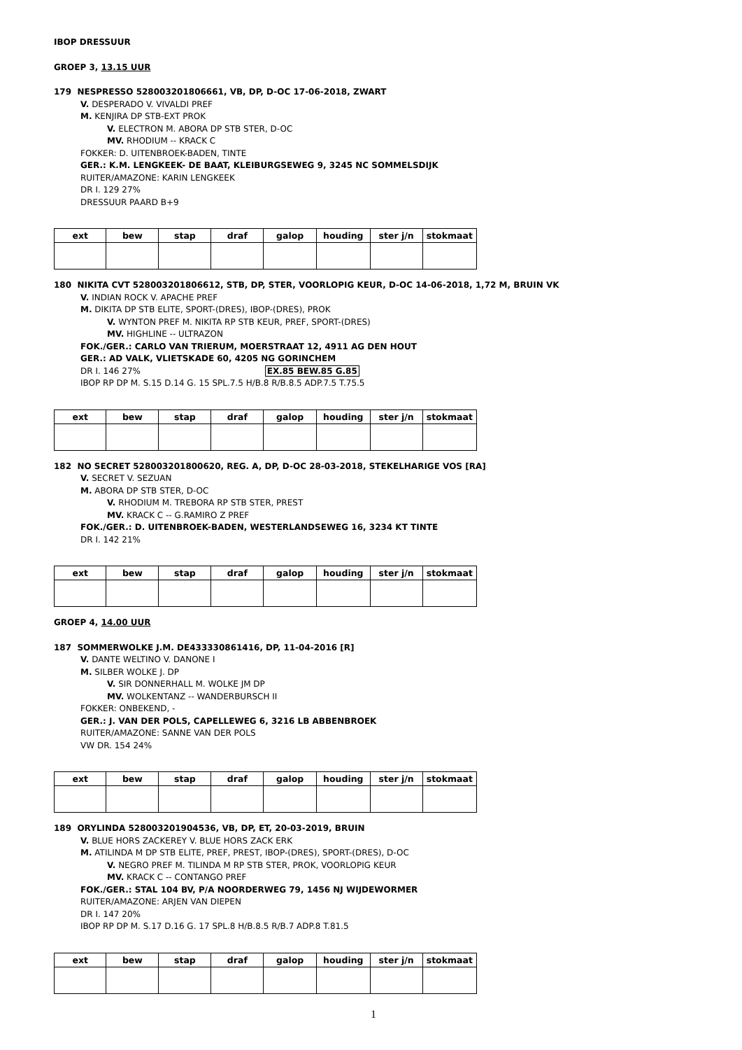IBOP DRESSUUR
GROEP 3, 13.15 UUR
179 NESPRESSO 528003201806661, VB, DP, D-OC 17-06-2018, ZWART
V. DESPERADO V. VIVALDI PREF
M. KENJIRA DP STB-EXT PROK
V. ELECTRON M. ABORA DP STB STER, D-OC
MV. RHODIUM -- KRACK C
FOKKER: D. UITENBROEK-BADEN, TINTE
GER.: K.M. LENGKEEK- DE BAAT, KLEIBURGSEWEG 9, 3245 NC SOMMELSDIJK
RUITER/AMAZONE: KARIN LENGKEEK
DR I. 129 27%
DRESSUUR PAARD B+9
| ext | bew | stap | draf | galop | houding | ster j/n | stokmaat |
| --- | --- | --- | --- | --- | --- | --- | --- |
180 NIKITA CVT 528003201806612, STB, DP, STER, VOORLOPIG KEUR, D-OC 14-06-2018, 1,72 M, BRUIN VK
V. INDIAN ROCK V. APACHE PREF
M. DIKITA DP STB ELITE, SPORT-(DRES), IBOP-(DRES), PROK
V. WYNTON PREF M. NIKITA RP STB KEUR, PREF, SPORT-(DRES)
MV. HIGHLINE -- ULTRAZON
FOK./GER.: CARLO VAN TRIERUM, MOERSTRAAT 12, 4911 AG DEN HOUT
GER.: AD VALK, VLIETSKADE 60, 4205 NG GORINCHEM
DR I. 146 27% EX.85 BEW.85 G.85
IBOP RP DP M. S.15 D.14 G. 15 SPL.7.5 H/B.8 R/B.8.5 ADP.7.5 T.75.5
| ext | bew | stap | draf | galop | houding | ster j/n | stokmaat |
| --- | --- | --- | --- | --- | --- | --- | --- |
182 NO SECRET 528003201800620, REG. A, DP, D-OC 28-03-2018, STEKELHARIGE VOS [RA]
V. SECRET V. SEZUAN
M. ABORA DP STB STER, D-OC
V. RHODIUM M. TREBORA RP STB STER, PREST
MV. KRACK C -- G.RAMIRO Z PREF
FOK./GER.: D. UITENBROEK-BADEN, WESTERLANDSEWEG 16, 3234 KT TINTE
DR I. 142 21%
| ext | bew | stap | draf | galop | houding | ster j/n | stokmaat |
| --- | --- | --- | --- | --- | --- | --- | --- |
GROEP 4, 14.00 UUR
187 SOMMERWOLKE J.M. DE433330861416, DP, 11-04-2016 [R]
V. DANTE WELTINO V. DANONE I
M. SILBER WOLKE J. DP
V. SIR DONNERHALL M. WOLKE JM DP
MV. WOLKENTANZ -- WANDERBURSCH II
FOKKER: ONBEKEND, -
GER.: J. VAN DER POLS, CAPELLEWEG 6, 3216 LB ABBENBROEK
RUITER/AMAZONE: SANNE VAN DER POLS
VW DR. 154 24%
| ext | bew | stap | draf | galop | houding | ster j/n | stokmaat |
| --- | --- | --- | --- | --- | --- | --- | --- |
189 ORYLINDA 528003201904536, VB, DP, ET, 20-03-2019, BRUIN
V. BLUE HORS ZACKEREY V. BLUE HORS ZACK ERK
M. ATILINDA M DP STB ELITE, PREF, PREST, IBOP-(DRES), SPORT-(DRES), D-OC
V. NEGRO PREF M. TILINDA M RP STB STER, PROK, VOORLOPIG KEUR
MV. KRACK C -- CONTANGO PREF
FOK./GER.: STAL 104 BV, P/A NOORDERWEG 79, 1456 NJ WIJDEWORMER
RUITER/AMAZONE: ARJEN VAN DIEPEN
DR I. 147 20%
IBOP RP DP M. S.17 D.16 G. 17 SPL.8 H/B.8.5 R/B.7 ADP.8 T.81.5
| ext | bew | stap | draf | galop | houding | ster j/n | stokmaat |
| --- | --- | --- | --- | --- | --- | --- | --- |
1